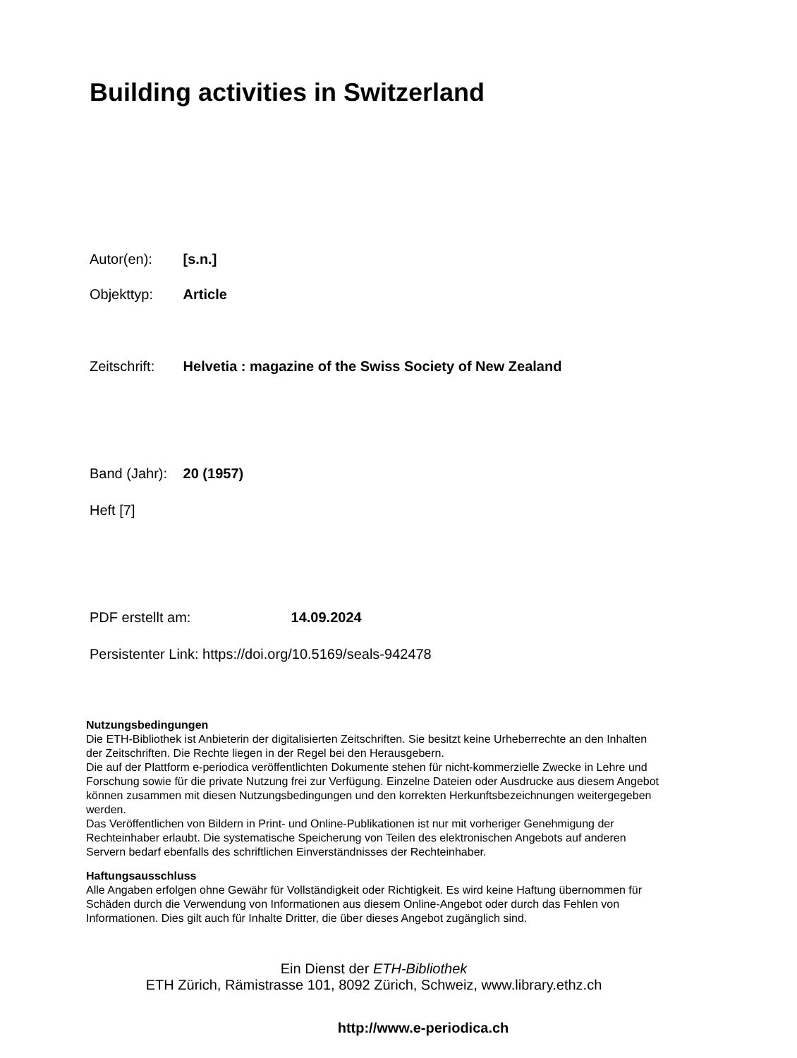Building activities in Switzerland
Autor(en): [s.n.]
Objekttyp: Article
Zeitschrift: Helvetia : magazine of the Swiss Society of New Zealand
Band (Jahr): 20 (1957)
Heft [7]
PDF erstellt am: 14.09.2024
Persistenter Link: https://doi.org/10.5169/seals-942478
Nutzungsbedingungen
Die ETH-Bibliothek ist Anbieterin der digitalisierten Zeitschriften. Sie besitzt keine Urheberrechte an den Inhalten der Zeitschriften. Die Rechte liegen in der Regel bei den Herausgebern.
Die auf der Plattform e-periodica veröffentlichten Dokumente stehen für nicht-kommerzielle Zwecke in Lehre und Forschung sowie für die private Nutzung frei zur Verfügung. Einzelne Dateien oder Ausdrucke aus diesem Angebot können zusammen mit diesen Nutzungsbedingungen und den korrekten Herkunftsbezeichnungen weitergegeben werden.
Das Veröffentlichen von Bildern in Print- und Online-Publikationen ist nur mit vorheriger Genehmigung der Rechteinhaber erlaubt. Die systematische Speicherung von Teilen des elektronischen Angebots auf anderen Servern bedarf ebenfalls des schriftlichen Einverständnisses der Rechteinhaber.
Haftungsausschluss
Alle Angaben erfolgen ohne Gewähr für Vollständigkeit oder Richtigkeit. Es wird keine Haftung übernommen für Schäden durch die Verwendung von Informationen aus diesem Online-Angebot oder durch das Fehlen von Informationen. Dies gilt auch für Inhalte Dritter, die über dieses Angebot zugänglich sind.
Ein Dienst der ETH-Bibliothek
ETH Zürich, Rämistrasse 101, 8092 Zürich, Schweiz, www.library.ethz.ch
http://www.e-periodica.ch